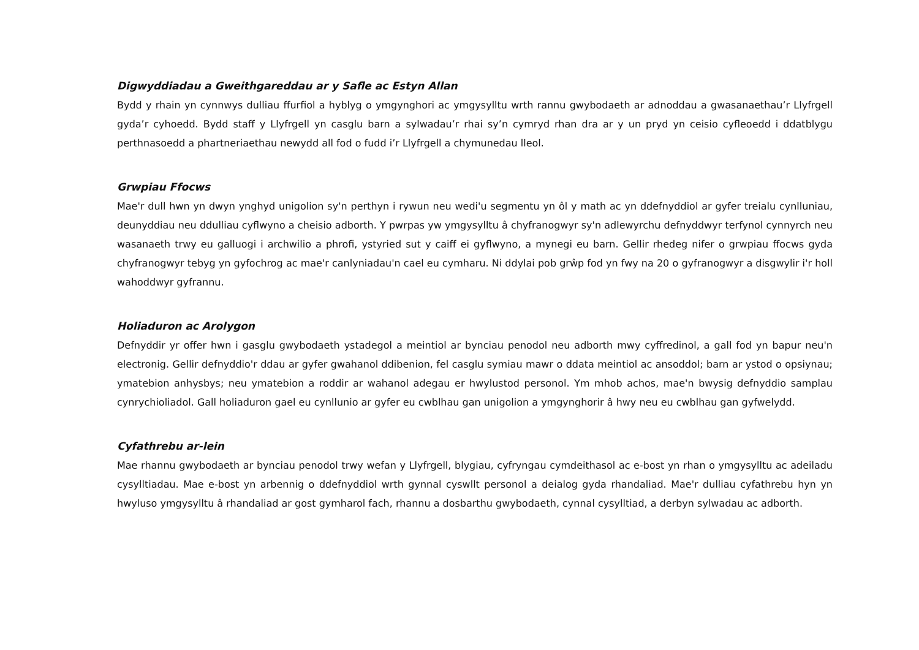Digwyddiadau a Gweithgareddau ar y Safle ac Estyn Allan
Bydd y rhain yn cynnwys dulliau ffurfiol a hyblyg o ymgynghori ac ymgysylltu wrth rannu gwybodaeth ar adnoddau a gwasanaethau’r Llyfrgell gyda’r cyhoedd. Bydd staff y Llyfrgell yn casglu barn a sylwadau’r rhai sy’n cymryd rhan dra ar y un pryd yn ceisio cyfleoedd i ddatblygu perthnasoedd a phartneriaethau newydd all fod o fudd i’r Llyfrgell a chymunedau lleol.
Grwpiau Ffocws
Mae'r dull hwn yn dwyn ynghyd unigolion sy'n perthyn i rywun neu wedi'u segmentu yn ôl y math ac yn ddefnyddiol ar gyfer treialu cynlluniau, deunyddiau neu ddulliau cyflwyno a cheisio adborth. Y pwrpas yw ymgysylltu â chyfranogwyr sy'n adlewyrchu defnyddwyr terfynol cynnyrch neu wasanaeth trwy eu galluogi i archwilio a phrofi, ystyried sut y caiff ei gyflwyno, a mynegi eu barn. Gellir rhedeg nifer o grwpiau ffocws gyda chyfranogwyr tebyg yn gyfochrog ac mae'r canlyniadau'n cael eu cymharu. Ni ddylai pob grŵp fod yn fwy na 20 o gyfranogwyr a disgwylir i'r holl wahoddwyr gyfrannu.
Holiaduron ac Arolygon
Defnyddir yr offer hwn i gasglu gwybodaeth ystadegol a meintiol ar bynciau penodol neu adborth mwy cyffredinol, a gall fod yn bapur neu'n electronig. Gellir defnyddio'r ddau ar gyfer gwahanol ddibenion, fel casglu symiau mawr o ddata meintiol ac ansoddol; barn ar ystod o opsiynau; ymatebion anhysbys; neu ymatebion a roddir ar wahanol adegau er hwylustod personol. Ym mhob achos, mae'n bwysig defnyddio samplau cynrychioliadol. Gall holiaduron gael eu cynllunio ar gyfer eu cwblhau gan unigolion a ymgynghorir â hwy neu eu cwblhau gan gyfwelydd.
Cyfathrebu ar-lein
Mae rhannu gwybodaeth ar bynciau penodol trwy wefan y Llyfrgell, blygiau, cyfryngau cymdeithasol ac e-bost yn rhan o ymgysylltu ac adeiladu cysylltiadau. Mae e-bost yn arbennig o ddefnyddiol wrth gynnal cyswllt personol a deialog gyda rhandaliad. Mae'r dulliau cyfathrebu hyn yn hwyluso ymgysylltu â rhandaliad ar gost gymharol fach, rhannu a dosbarthu gwybodaeth, cynnal cysylltiad, a derbyn sylwadau ac adborth.